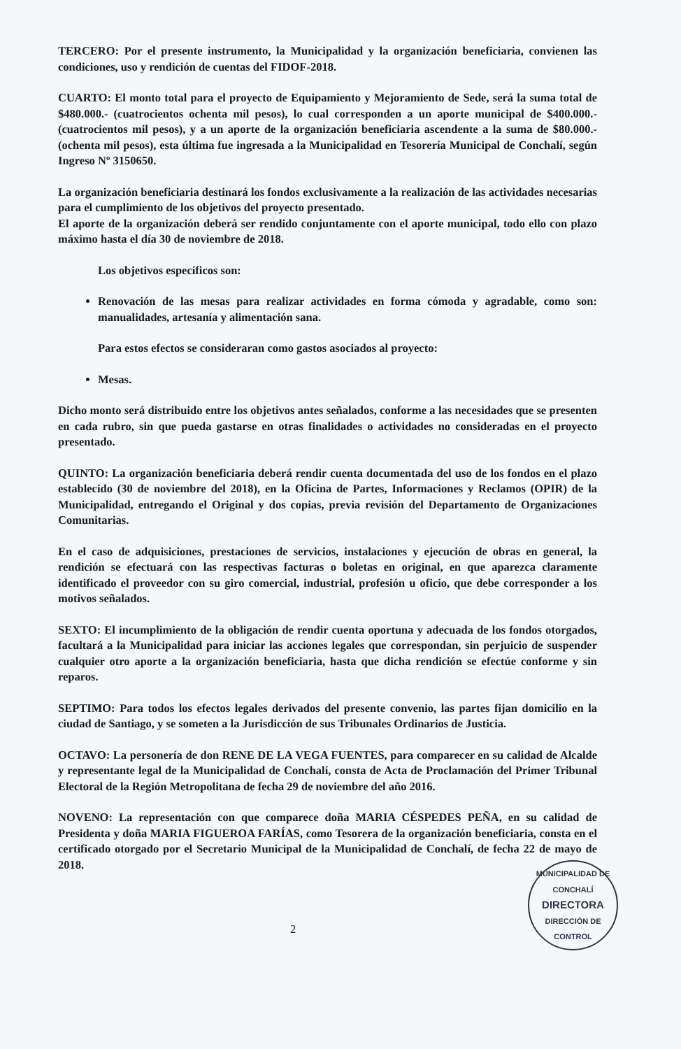TERCERO: Por el presente instrumento, la Municipalidad y la organización beneficiaria, convienen las condiciones, uso y rendición de cuentas del FIDOF-2018.
CUARTO: El monto total para el proyecto de Equipamiento y Mejoramiento de Sede, será la suma total de $480.000.- (cuatrocientos ochenta mil pesos), lo cual corresponden a un aporte municipal de $400.000.- (cuatrocientos mil pesos), y a un aporte de la organización beneficiaria ascendente a la suma de $80.000.- (ochenta mil pesos), esta última fue ingresada a la Municipalidad en Tesorería Municipal de Conchalí, según Ingreso Nº 3150650.
La organización beneficiaria destinará los fondos exclusivamente a la realización de las actividades necesarias para el cumplimiento de los objetivos del proyecto presentado.
El aporte de la organización deberá ser rendido conjuntamente con el aporte municipal, todo ello con plazo máximo hasta el día 30 de noviembre de 2018.
Los objetivos específicos son:
Renovación de las mesas para realizar actividades en forma cómoda y agradable, como son: manualidades, artesanía y alimentación sana.
Para estos efectos se consideraran como gastos asociados al proyecto:
Mesas.
Dicho monto será distribuido entre los objetivos antes señalados, conforme a las necesidades que se presenten en cada rubro, sin que pueda gastarse en otras finalidades o actividades no consideradas en el proyecto presentado.
QUINTO: La organización beneficiaria deberá rendir cuenta documentada del uso de los fondos en el plazo establecido (30 de noviembre del 2018), en la Oficina de Partes, Informaciones y Reclamos (OPIR) de la Municipalidad, entregando el Original y dos copias, previa revisión del Departamento de Organizaciones Comunitarias.
En el caso de adquisiciones, prestaciones de servicios, instalaciones y ejecución de obras en general, la rendición se efectuará con las respectivas facturas o boletas en original, en que aparezca claramente identificado el proveedor con su giro comercial, industrial, profesión u oficio, que debe corresponder a los motivos señalados.
SEXTO: El incumplimiento de la obligación de rendir cuenta oportuna y adecuada de los fondos otorgados, facultará a la Municipalidad para iniciar las acciones legales que correspondan, sin perjuicio de suspender cualquier otro aporte a la organización beneficiaria, hasta que dicha rendición se efectúe conforme y sin reparos.
SEPTIMO: Para todos los efectos legales derivados del presente convenio, las partes fijan domicilio en la ciudad de Santiago, y se someten a la Jurisdicción de sus Tribunales Ordinarios de Justicia.
OCTAVO: La personería de don RENE DE LA VEGA FUENTES, para comparecer en su calidad de Alcalde y representante legal de la Municipalidad de Conchalí, consta de Acta de Proclamación del Primer Tribunal Electoral de la Región Metropolitana de fecha 29 de noviembre del año 2016.
NOVENO: La representación con que comparece doña MARIA CÉSPEDES PEÑA, en su calidad de Presidenta y doña MARIA FIGUEROA FARÍAS, como Tesorera de la organización beneficiaria, consta en el certificado otorgado por el Secretario Municipal de la Municipalidad de Conchalí, de fecha 22 de mayo de 2018.
MUNICIPALIDAD DE CONCHALÍ
DIRECTORA
DIRECCIÓN DE CONTROL
2